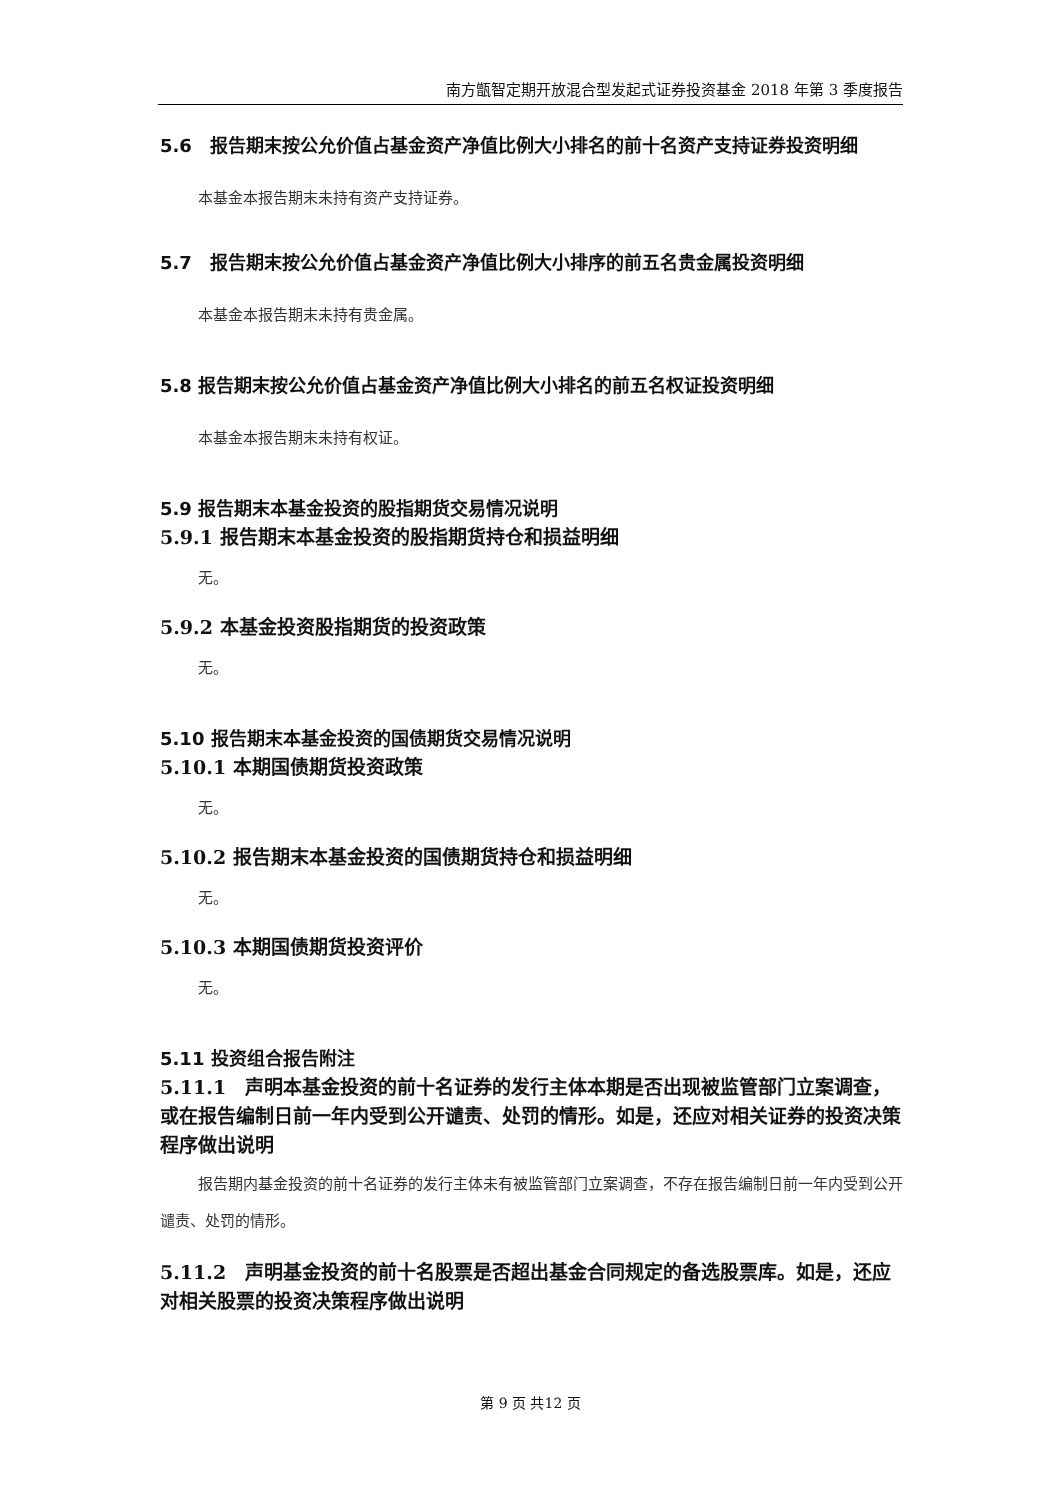南方甑智定期开放混合型发起式证券投资基金 2018 年第 3 季度报告
5.6　报告期末按公允价值占基金资产净值比例大小排名的前十名资产支持证券投资明细
本基金本报告期末未持有资产支持证券。
5.7　报告期末按公允价值占基金资产净值比例大小排序的前五名贵金属投资明细
本基金本报告期末未持有贵金属。
5.8 报告期末按公允价值占基金资产净值比例大小排名的前五名权证投资明细
本基金本报告期末未持有权证。
5.9 报告期末本基金投资的股指期货交易情况说明
5.9.1 报告期末本基金投资的股指期货持仓和损益明细
无。
5.9.2 本基金投资股指期货的投资政策
无。
5.10 报告期末本基金投资的国债期货交易情况说明
5.10.1 本期国债期货投资政策
无。
5.10.2 报告期末本基金投资的国债期货持仓和损益明细
无。
5.10.3 本期国债期货投资评价
无。
5.11 投资组合报告附注
5.11.1　声明本基金投资的前十名证券的发行主体本期是否出现被监管部门立案调查，或在报告编制日前一年内受到公开谴责、处罚的情形。如是，还应对相关证券的投资决策程序做出说明
报告期内基金投资的前十名证券的发行主体未有被监管部门立案调查，不存在报告编制日前一年内受到公开谴责、处罚的情形。
5.11.2　声明基金投资的前十名股票是否超出基金合同规定的备选股票库。如是，还应对相关股票的投资决策程序做出说明
第 9 页 共12 页